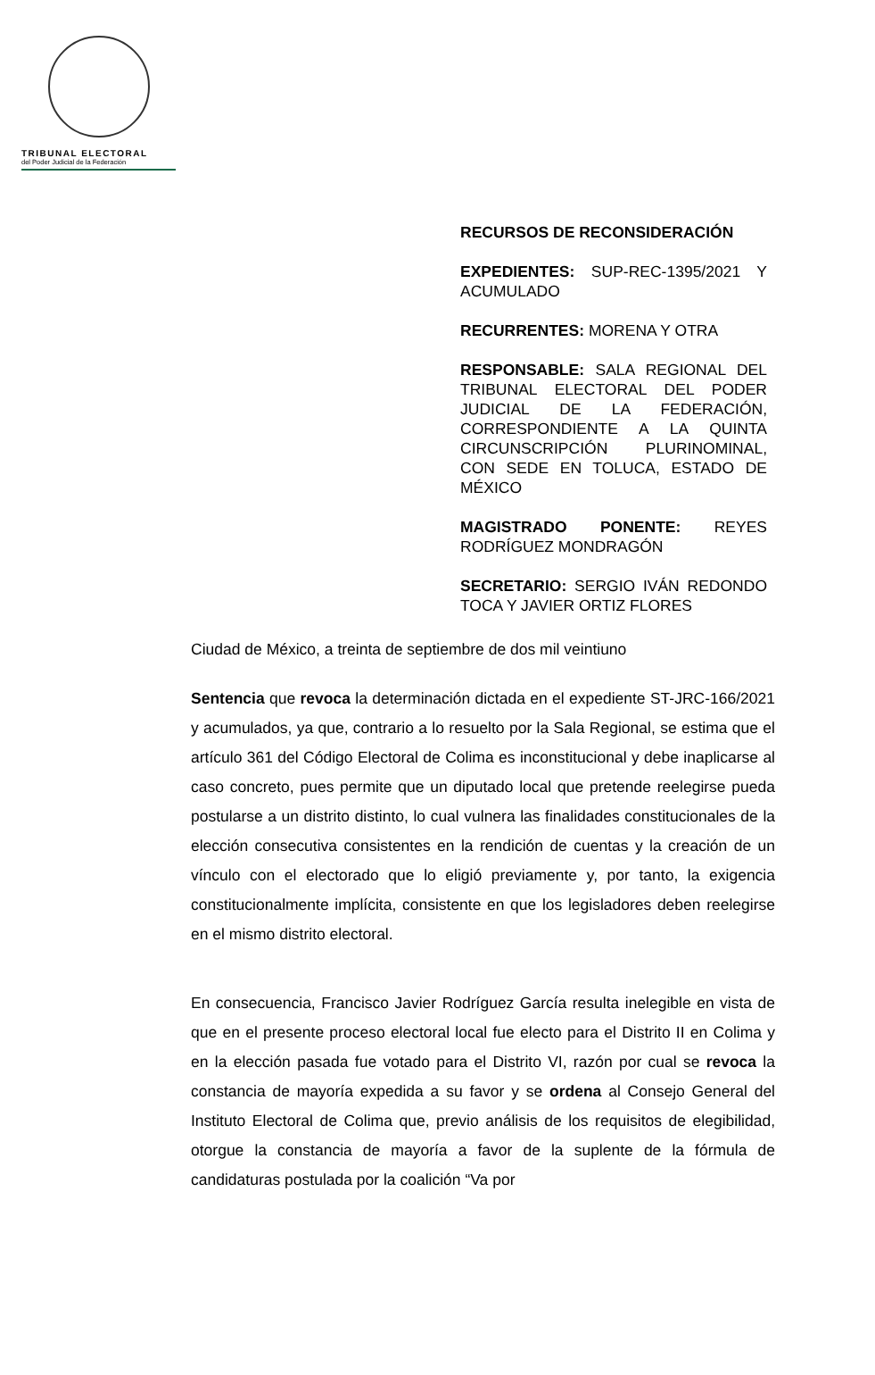TRIBUNAL ELECTORAL
del Poder Judicial de la Federación
RECURSOS DE RECONSIDERACIÓN
EXPEDIENTES: SUP-REC-1395/2021 Y ACUMULADO
RECURRENTES: MORENA Y OTRA
RESPONSABLE: SALA REGIONAL DEL TRIBUNAL ELECTORAL DEL PODER JUDICIAL DE LA FEDERACIÓN, CORRESPONDIENTE A LA QUINTA CIRCUNSCRIPCIÓN PLURINOMINAL, CON SEDE EN TOLUCA, ESTADO DE MÉXICO
MAGISTRADO PONENTE: REYES RODRÍGUEZ MONDRAGÓN
SECRETARIO: SERGIO IVÁN REDONDO TOCA Y JAVIER ORTIZ FLORES
Ciudad de México, a treinta de septiembre de dos mil veintiuno
Sentencia que revoca la determinación dictada en el expediente ST-JRC-166/2021 y acumulados, ya que, contrario a lo resuelto por la Sala Regional, se estima que el artículo 361 del Código Electoral de Colima es inconstitucional y debe inaplicarse al caso concreto, pues permite que un diputado local que pretende reelegirse pueda postularse a un distrito distinto, lo cual vulnera las finalidades constitucionales de la elección consecutiva consistentes en la rendición de cuentas y la creación de un vínculo con el electorado que lo eligió previamente y, por tanto, la exigencia constitucionalmente implícita, consistente en que los legisladores deben reelegirse en el mismo distrito electoral.
En consecuencia, Francisco Javier Rodríguez García resulta inelegible en vista de que en el presente proceso electoral local fue electo para el Distrito II en Colima y en la elección pasada fue votado para el Distrito VI, razón por cual se revoca la constancia de mayoría expedida a su favor y se ordena al Consejo General del Instituto Electoral de Colima que, previo análisis de los requisitos de elegibilidad, otorgue la constancia de mayoría a favor de la suplente de la fórmula de candidaturas postulada por la coalición “Va por